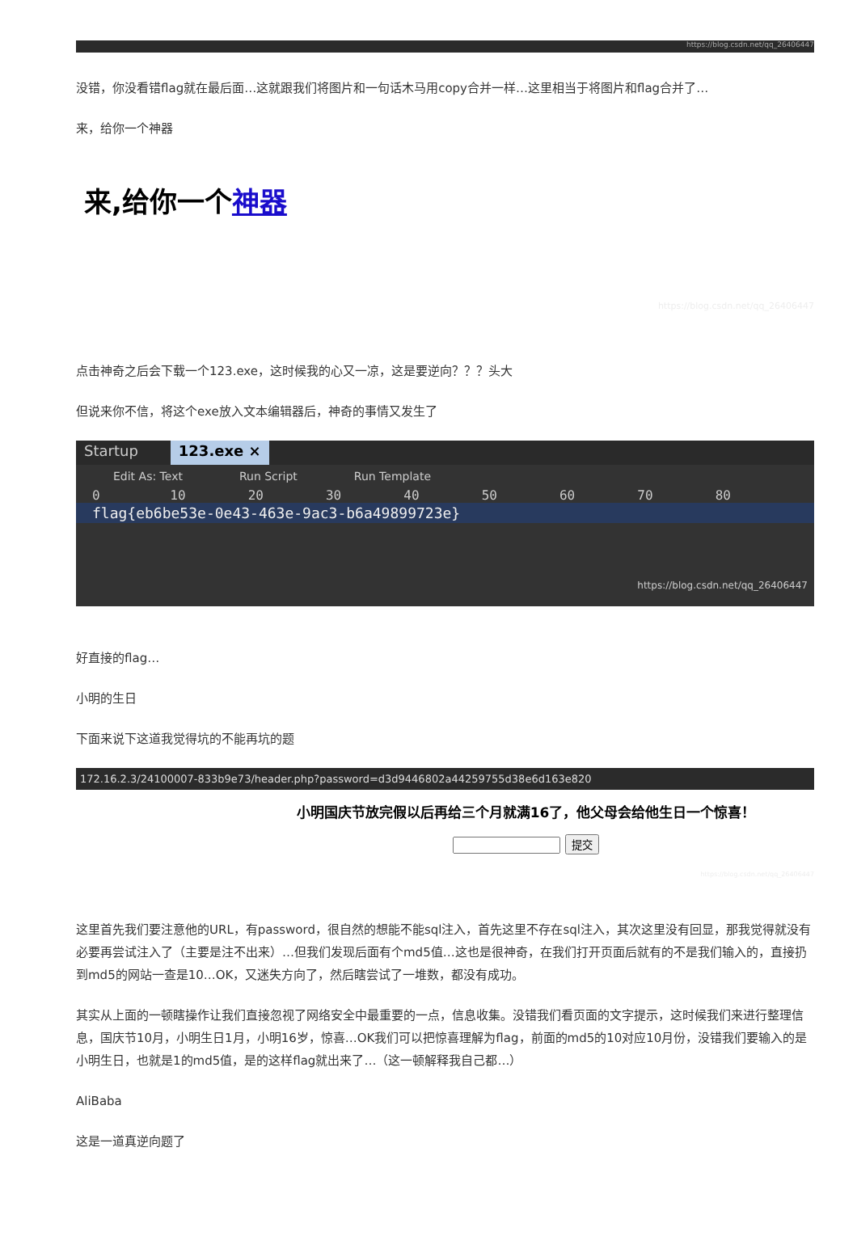https://blog.csdn.net/qq_26406447
没错，你没看错flag就在最后面…这就跟我们将图片和一句话木马用copy合并一样…这里相当于将图片和flag合并了…
来，给你一个神器
来,给你一个神器
https://blog.csdn.net/qq_26406447
点击神奇之后会下载一个123.exe，这时候我的心又一凉，这是要逆向？？？头大
但说来你不信，将这个exe放入文本编辑器后，神奇的事情又发生了
Startup 123.exe ×
Edit As: Text Run Script Run Template
0 10 20 30 40 50 60 70 80
flag{eb6be53e-0e43-463e-9ac3-b6a49899723e}
https://blog.csdn.net/qq_26406447
好直接的flag…
小明的生日
下面来说下这道我觉得坑的不能再坑的题
172.16.2.3/24100007-833b9e73/header.php?password=d3d9446802a44259755d38e6d163e820
小明国庆节放完假以后再给三个月就满16了，他父母会给他生日一个惊喜！
提交
https://blog.csdn.net/qq_26406447
这里首先我们要注意他的URL，有password，很自然的想能不能sql注入，首先这里不存在sql注入，其次这里没有回显，那我觉得就没有必要再尝试注入了（主要是注不出来）…但我们发现后面有个md5值…这也是很神奇，在我们打开页面后就有的不是我们输入的，直接扔到md5的网站一查是10…OK，又迷失方向了，然后瞎尝试了一堆数，都没有成功。
其实从上面的一顿瞎操作让我们直接忽视了网络安全中最重要的一点，信息收集。没错我们看页面的文字提示，这时候我们来进行整理信息，国庆节10月，小明生日1月，小明16岁，惊喜…OK我们可以把惊喜理解为flag，前面的md5的10对应10月份，没错我们要输入的是小明生日，也就是1的md5值，是的这样flag就出来了…（这一顿解释我自己都…）
AliBaba
这是一道真逆向题了